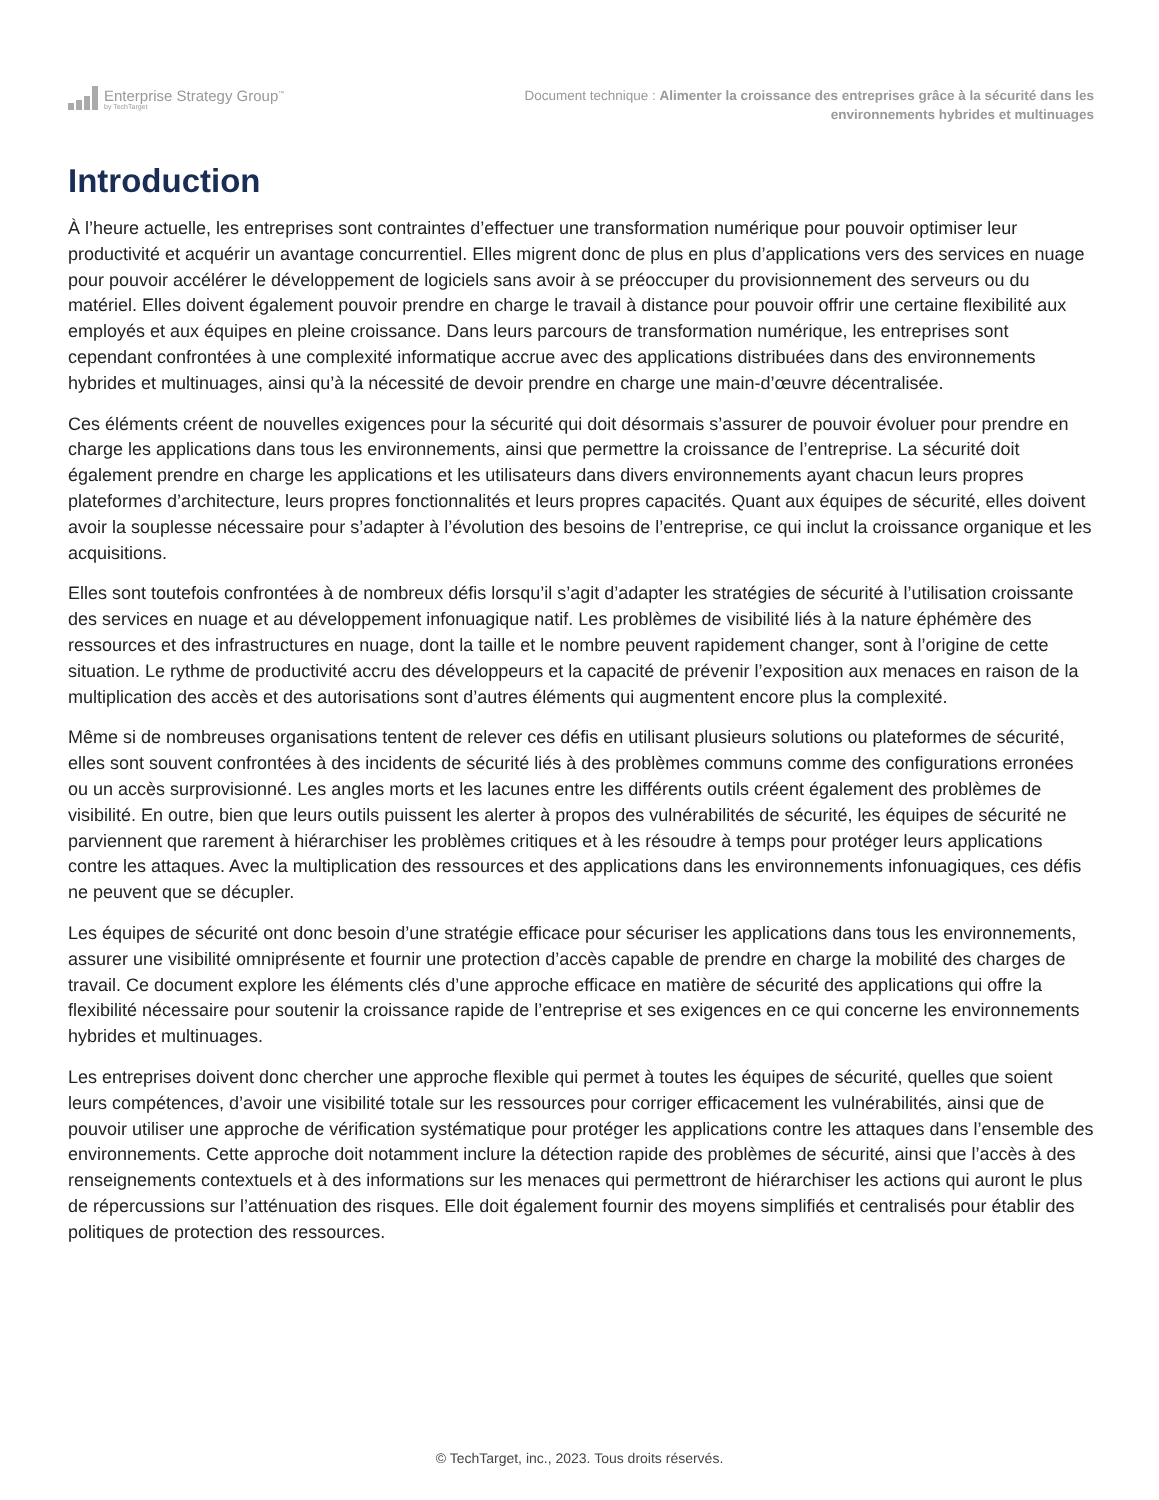Enterprise Strategy Group<sup>™</sup>
by TechTarget
Document technique : Alimenter la croissance des entreprises grâce à la sécurité dans les environnements hybrides et multinuages
Introduction
À l’heure actuelle, les entreprises sont contraintes d’effectuer une transformation numérique pour pouvoir optimiser leur productivité et acquérir un avantage concurrentiel. Elles migrent donc de plus en plus d’applications vers des services en nuage pour pouvoir accélérer le développement de logiciels sans avoir à se préoccuper du provisionnement des serveurs ou du matériel. Elles doivent également pouvoir prendre en charge le travail à distance pour pouvoir offrir une certaine flexibilité aux employés et aux équipes en pleine croissance. Dans leurs parcours de transformation numérique, les entreprises sont cependant confrontées à une complexité informatique accrue avec des applications distribuées dans des environnements hybrides et multinuages, ainsi qu’à la nécessité de devoir prendre en charge une main-d’œuvre décentralisée.
Ces éléments créent de nouvelles exigences pour la sécurité qui doit désormais s’assurer de pouvoir évoluer pour prendre en charge les applications dans tous les environnements, ainsi que permettre la croissance de l’entreprise. La sécurité doit également prendre en charge les applications et les utilisateurs dans divers environnements ayant chacun leurs propres plateformes d’architecture, leurs propres fonctionnalités et leurs propres capacités. Quant aux équipes de sécurité, elles doivent avoir la souplesse nécessaire pour s’adapter à l’évolution des besoins de l’entreprise, ce qui inclut la croissance organique et les acquisitions.
Elles sont toutefois confrontées à de nombreux défis lorsqu’il s’agit d’adapter les stratégies de sécurité à l’utilisation croissante des services en nuage et au développement infonuagique natif. Les problèmes de visibilité liés à la nature éphémère des ressources et des infrastructures en nuage, dont la taille et le nombre peuvent rapidement changer, sont à l’origine de cette situation. Le rythme de productivité accru des développeurs et la capacité de prévenir l’exposition aux menaces en raison de la multiplication des accès et des autorisations sont d’autres éléments qui augmentent encore plus la complexité.
Même si de nombreuses organisations tentent de relever ces défis en utilisant plusieurs solutions ou plateformes de sécurité, elles sont souvent confrontées à des incidents de sécurité liés à des problèmes communs comme des configurations erronées ou un accès surprovisionné. Les angles morts et les lacunes entre les différents outils créent également des problèmes de visibilité. En outre, bien que leurs outils puissent les alerter à propos des vulnérabilités de sécurité, les équipes de sécurité ne parviennent que rarement à hiérarchiser les problèmes critiques et à les résoudre à temps pour protéger leurs applications contre les attaques. Avec la multiplication des ressources et des applications dans les environnements infonuagiques, ces défis ne peuvent que se décupler.
Les équipes de sécurité ont donc besoin d’une stratégie efficace pour sécuriser les applications dans tous les environnements, assurer une visibilité omniprésente et fournir une protection d’accès capable de prendre en charge la mobilité des charges de travail. Ce document explore les éléments clés d’une approche efficace en matière de sécurité des applications qui offre la flexibilité nécessaire pour soutenir la croissance rapide de l’entreprise et ses exigences en ce qui concerne les environnements hybrides et multinuages.
Les entreprises doivent donc chercher une approche flexible qui permet à toutes les équipes de sécurité, quelles que soient leurs compétences, d’avoir une visibilité totale sur les ressources pour corriger efficacement les vulnérabilités, ainsi que de pouvoir utiliser une approche de vérification systématique pour protéger les applications contre les attaques dans l’ensemble des environnements. Cette approche doit notamment inclure la détection rapide des problèmes de sécurité, ainsi que l’accès à des renseignements contextuels et à des informations sur les menaces qui permettront de hiérarchiser les actions qui auront le plus de répercussions sur l’atténuation des risques. Elle doit également fournir des moyens simplifiés et centralisés pour établir des politiques de protection des ressources.
© TechTarget, inc., 2023. Tous droits réservés.